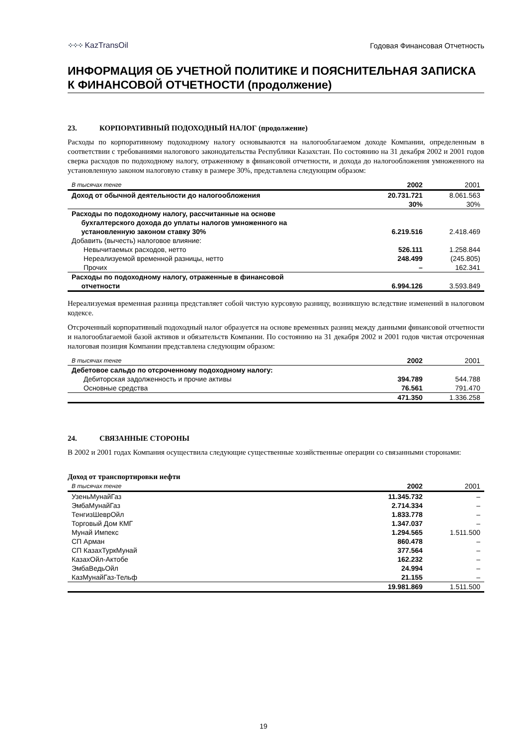⁘⁘⁘ KazTransOil
Годовая Финансовая Отчетность
ИНФОРМАЦИЯ ОБ УЧЕТНОЙ ПОЛИТИКЕ И ПОЯСНИТЕЛЬНАЯ ЗАПИСКА К ФИНАНСОВОЙ ОТЧЕТНОСТИ (продолжение)
23. КОРПОРАТИВНЫЙ ПОДОХОДНЫЙ НАЛОГ (продолжение)
Расходы по корпоративному подоходному налогу основываются на налогооблагаемом доходе Компании, определенным в соответствии с требованиями налогового законодательства Республики Казахстан. По состоянию на 31 декабря 2002 и 2001 годов сверка расходов по подоходному налогу, отраженному в финансовой отчетности, и дохода до налогообложения умноженного на установленную законом налоговую ставку в размере 30%, представлена следующим образом:
| В тысячах тенге | 2002 | 2001 |
| --- | --- | --- |
| Доход от обычной деятельности до налогообложения | 20.731.721 | 8.061.563 |
| | 30% | 30% |
| Расходы по подоходному налогу, рассчитанные на основе бухгалтерского дохода до уплаты налогов умноженного на установленную законом ставку 30% | 6.219.516 | 2.418.469 |
| Добавить (вычесть) налоговое влияние: | | |
| Невычитаемых расходов, нетто | 526.111 | 1.258.844 |
| Нереализуемой временной разницы, нетто | 248.499 | (245.805) |
| Прочих | – | 162.341 |
| Расходы по подоходному налогу, отраженные в финансовой отчетности | 6.994.126 | 3.593.849 |
Нереализуемая временная разница представляет собой чистую курсовую разницу, возникшую вследствие изменений в налоговом кодексе.
Отсроченный корпоративный подоходный налог образуется на основе временных разниц между данными финансовой отчетности и налогооблагаемой базой активов и обязательств Компании. По состоянию на 31 декабря 2002 и 2001 годов чистая отсроченная налоговая позиция Компании представлена следующим образом:
| В тысячах тенге | 2002 | 2001 |
| --- | --- | --- |
| Дебетовое сальдо по отсроченному подоходному налогу: | | |
| Дебиторская задолженность и прочие активы | 394.789 | 544.788 |
| Основные средства | 76.561 | 791.470 |
| | 471.350 | 1.336.258 |
24. СВЯЗАННЫЕ СТОРОНЫ
В 2002 и 2001 годах Компания осуществила следующие существенные хозяйственные операции со связанными сторонами:
Доход от транспортировки нефти
| В тысячах тенге | 2002 | 2001 |
| --- | --- | --- |
| УзеньМунайГаз | 11.345.732 | – |
| ЭмбаМунайГаз | 2.714.334 | – |
| ТенгизШеврОйл | 1.833.778 | – |
| Торговый Дом КМГ | 1.347.037 | – |
| Мунай Импекс | 1.294.565 | 1.511.500 |
| СП Арман | 860.478 | – |
| СП КазахТуркМунай | 377.564 | – |
| КазахОйл-Актобе | 162.232 | – |
| ЭмбаВедьОйл | 24.994 | – |
| КазМунайГаз-Тельф | 21.155 | – |
| | 19.981.869 | 1.511.500 |
19